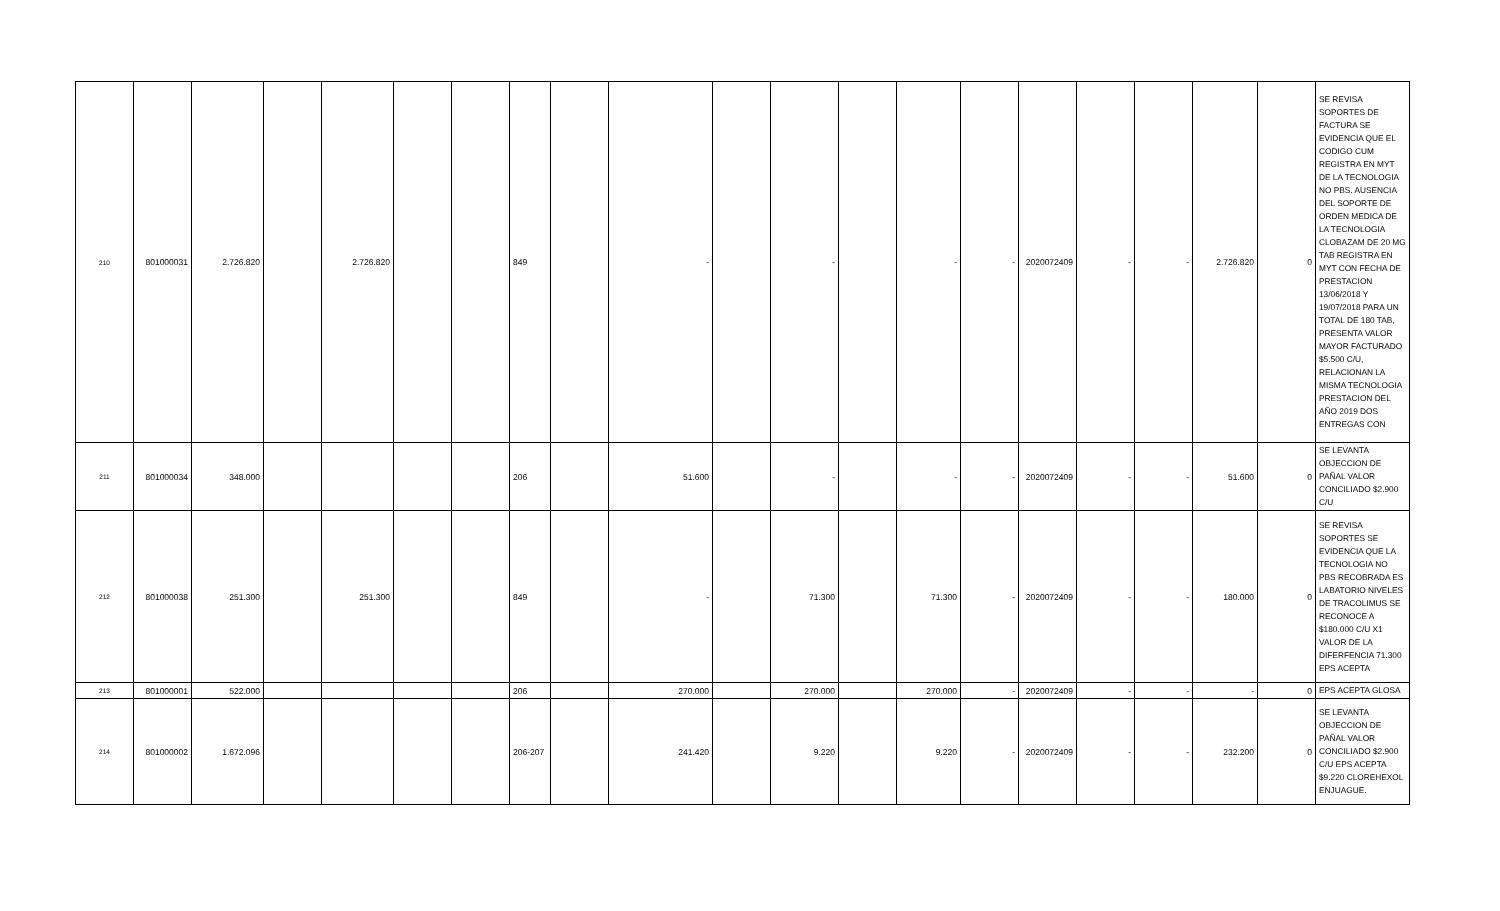| 210 | 801000031 | 2.726.820 | | 2.726.820 | | | 849 | | - | | - | | - | - | 2020072409 | - | - | 2.726.820 | 0 | SE REVISA SOPORTES DE FACTURA SE EVIDENCIA QUE EL CODIGO CUM REGISTRA EN MYT DE LA TECNOLOGIA NO PBS. AUSENCIA DEL SOPORTE DE ORDEN MEDICA DE LA TECNOLOGIA CLOBAZAM DE 20 MG TAB REGISTRA EN MYT CON FECHA DE PRESTACION 13/06/2018 Y 19/07/2018 PARA UN TOTAL DE 180 TAB, PRESENTA VALOR MAYOR FACTURADO $5.500 C/U, RELACIONAN LA MISMA TECNOLOGIA PRESTACION DEL AÑO 2019 DOS ENTREGAS CON |
| 211 | 801000034 | 348.000 | | | | | 206 | | 51.600 | | - | | - | - | 2020072409 | - | - | 51.600 | 0 | SE LEVANTA OBJECCION DE PAÑAL VALOR CONCILIADO $2.900 C/U |
| 212 | 801000038 | 251.300 | | 251.300 | | | 849 | | - | | 71.300 | | 71.300 | - | 2020072409 | - | - | 180.000 | 0 | SE REVISA SOPORTES SE EVIDENCIA QUE LA TECNOLOGIA NO PBS RECOBRADA ES LABATORIO NIVELES DE TRACOLIMUS SE RECONOCE A $180.000 C/U X1 VALOR DE LA DIFERFENCIA 71.300 EPS ACEPTA |
| 213 | 801000001 | 522.000 | | | | | 206 | | 270.000 | | 270.000 | | 270.000 | - | 2020072409 | - | - | - | 0 | EPS ACEPTA GLOSA |
| 214 | 801000002 | 1.672.096 | | | | | 206-207 | | 241.420 | | 9.220 | | 9.220 | - | 2020072409 | - | - | 232.200 | 0 | SE LEVANTA OBJECCION DE PAÑAL VALOR CONCILIADO $2.900 C/U EPS ACEPTA $9.220 CLOREHEXOL ENJUAGUE. |